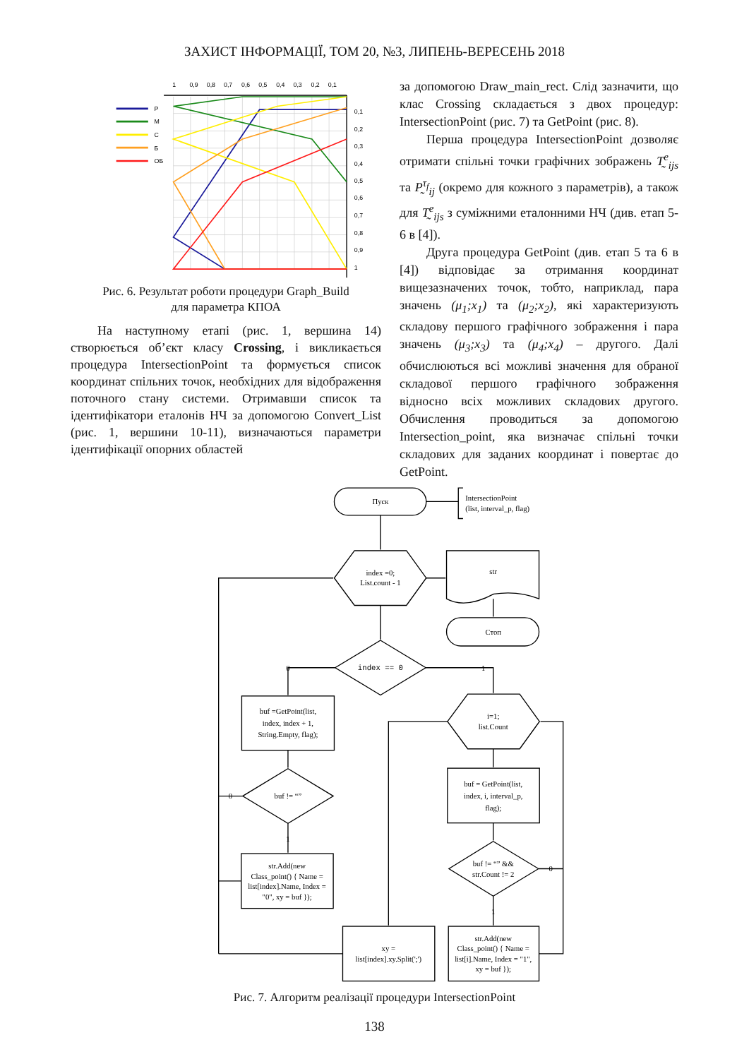ЗАХИСТ ІНФОРМАЦІЇ, ТОМ 20, №3, ЛИПЕНЬ-ВЕРЕСЕНЬ 2018
Р
М
С
Б
ОБ
1
0,9
0,8
0,7
0,6
0,5
0,4
0,3
0,2
0,1
0,1
0,2
0,3
0,4
0,5
0,6
0,7
0,8
0,9
1
Рис. 6. Результат роботи процедури Graph_Build
для параметра КПОА
На наступному етапі (рис. 1, вершина 14) створюється об’єкт класу Crossing, і викликається процедура IntersectionPoint та формується список координат спільних точок, необхідних для відображення поточного стану системи. Отримавши список та ідентифікатори еталонів НЧ за допомогою Convert_List (рис. 1, вершини 10-11), визначаються параметри ідентифікації опорних областей
за допомогою Draw_main_rect. Слід зазначити, що клас Crossing складається з двох процедур: IntersectionPoint (рис. 7) та GetPoint (рис. 8).
Перша процедура IntersectionPoint дозволяє отримати спільні точки графічних зображень T̰<sup>e</sup><sub>ijs</sub> та P̰<sup>τ<sub>f</sub></sup><sub>ij</sub> (окремо для кожного з параметрів), а також для T̰<sup>e</sup><sub>ijs</sub> з суміжними еталонними НЧ (див. етап 5-6 в [4]).
Друга процедура GetPoint (див. етап 5 та 6 в [4]) відповідає за отримання координат вищезазначених точок, тобто, наприклад, пара значень (μ<sub>1</sub>;x<sub>1</sub>) та (μ<sub>2</sub>;x<sub>2</sub>), які характеризують складову першого графічного зображення і пара значень (μ<sub>3</sub>;x<sub>3</sub>) та (μ<sub>4</sub>;x<sub>4</sub>) – другого. Далі обчислюються всі можливі значення для обраної складової першого графічного зображення відносно всіх можливих складових другого. Обчислення проводиться за допомогою Intersection_point, яка визначає спільні точки складових для заданих координат і повертає до GetPoint.
Пуск
IntersectionPoint
(list, interval_p, flag)
index =0;
List.count - 1
str
Стоп
index == 0
0
1
buf =GetPoint(list,
index, index + 1,
String.Empty, flag);
buf != “”
0
1
str.Add(new
Class_point() { Name =
list[index].Name, Index =
"0", xy = buf });
i=1;
list.Count
buf = GetPoint(list,
index, i, interval_p,
flag);
buf != “” &&
str.Count != 2
0
1
xy =
list[index].xy.Split(';')
str.Add(new
Class_point() { Name =
list[i].Name, Index = "1",
xy = buf });
Рис. 7. Алгоритм реалізації процедури IntersectionPoint
138